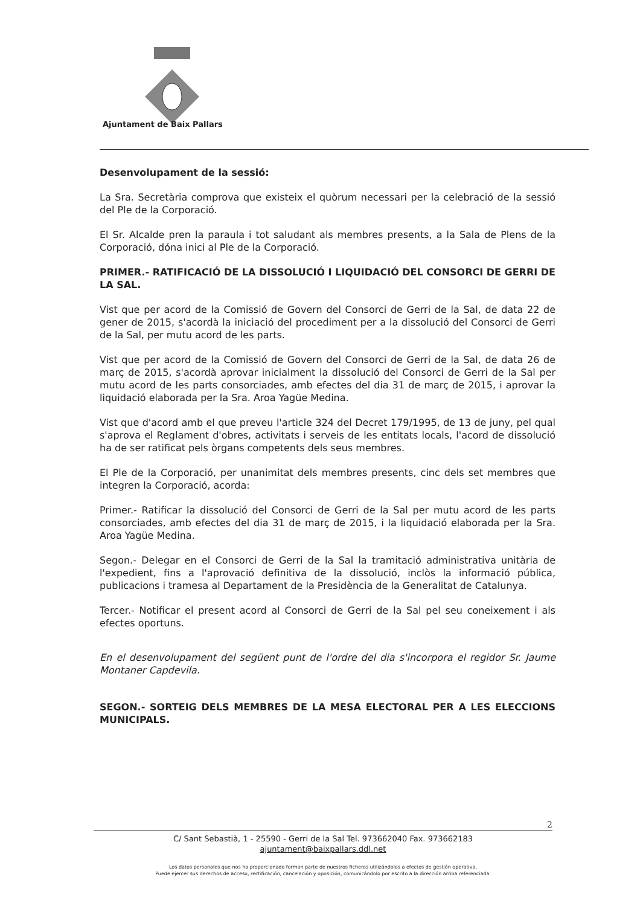Ajuntament de Baix Pallars
Desenvolupament de la sessió:
La Sra. Secretària comprova que existeix el quòrum necessari per la celebració de la sessió del Ple de la Corporació.
El Sr. Alcalde pren la paraula i tot saludant als membres presents, a la Sala de Plens de la Corporació, dóna inici al Ple de la Corporació.
PRIMER.- RATIFICACIÓ DE LA DISSOLUCIÓ I LIQUIDACIÓ DEL CONSORCI DE GERRI DE LA SAL.
Vist que per acord de la Comissió de Govern del Consorci de Gerri de la Sal, de data 22 de gener de 2015, s'acordà la iniciació del procediment per a la dissolució del Consorci de Gerri de la Sal, per mutu acord de les parts.
Vist que per acord de la Comissió de Govern del Consorci de Gerri de la Sal, de data 26 de març de 2015, s'acordà aprovar inicialment la dissolució del Consorci de Gerri de la Sal per mutu acord de les parts consorciades, amb efectes del dia 31 de març de 2015, i aprovar la liquidació elaborada per la Sra. Aroa Yagüe Medina.
Vist que d'acord amb el que preveu l'article 324 del Decret 179/1995, de 13 de juny, pel qual s'aprova el Reglament d'obres, activitats i serveis de les entitats locals, l'acord de dissolució ha de ser ratificat pels òrgans competents dels seus membres.
El Ple de la Corporació, per unanimitat dels membres presents, cinc dels set membres que integren la Corporació, acorda:
Primer.- Ratificar la dissolució del Consorci de Gerri de la Sal per mutu acord de les parts consorciades, amb efectes del dia 31 de març de 2015, i la liquidació elaborada per la Sra. Aroa Yagüe Medina.
Segon.- Delegar en el Consorci de Gerri de la Sal la tramitació administrativa unitària de l'expedient, fins a l'aprovació definitiva de la dissolució, inclòs la informació pública, publicacions i tramesa al Departament de la Presidència de la Generalitat de Catalunya.
Tercer.- Notificar el present acord al Consorci de Gerri de la Sal pel seu coneixement i als efectes oportuns.
En el desenvolupament del següent punt de l'ordre del dia s'incorpora el regidor Sr. Jaume Montaner Capdevila.
SEGON.- SORTEIG DELS MEMBRES DE LA MESA ELECTORAL PER A LES ELECCIONS MUNICIPALS.
2
C/ Sant Sebastià, 1 - 25590 - Gerri de la Sal Tel. 973662040 Fax. 973662183
ajuntament@baixpallars.ddl.net
Los datos personales que nos ha proporcionado forman parte de nuestros ficheros utilizándolos a efectos de gestión operativa.
Puede ejercer sus derechos de acceso, rectificación, cancelación y oposición, comunicándolo por escrito a la dirección arriba referenciada.